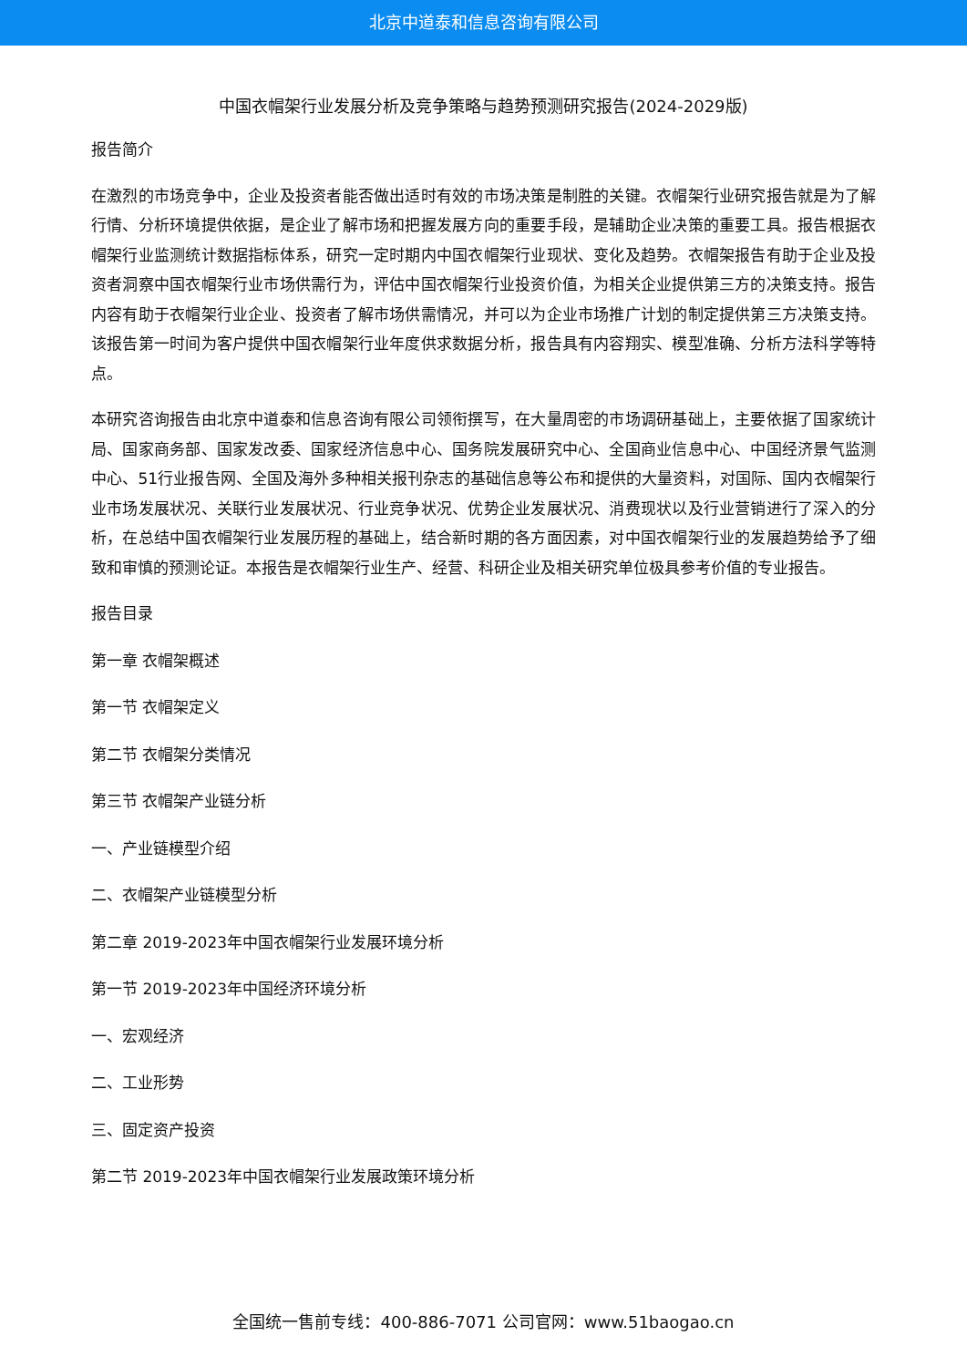北京中道泰和信息咨询有限公司
中国衣帽架行业发展分析及竞争策略与趋势预测研究报告(2024-2029版)
报告简介
在激烈的市场竞争中，企业及投资者能否做出适时有效的市场决策是制胜的关键。衣帽架行业研究报告就是为了解行情、分析环境提供依据，是企业了解市场和把握发展方向的重要手段，是辅助企业决策的重要工具。报告根据衣帽架行业监测统计数据指标体系，研究一定时期内中国衣帽架行业现状、变化及趋势。衣帽架报告有助于企业及投资者洞察中国衣帽架行业市场供需行为，评估中国衣帽架行业投资价值，为相关企业提供第三方的决策支持。报告内容有助于衣帽架行业企业、投资者了解市场供需情况，并可以为企业市场推广计划的制定提供第三方决策支持。该报告第一时间为客户提供中国衣帽架行业年度供求数据分析，报告具有内容翔实、模型准确、分析方法科学等特点。
本研究咨询报告由北京中道泰和信息咨询有限公司领衔撰写，在大量周密的市场调研基础上，主要依据了国家统计局、国家商务部、国家发改委、国家经济信息中心、国务院发展研究中心、全国商业信息中心、中国经济景气监测中心、51行业报告网、全国及海外多种相关报刊杂志的基础信息等公布和提供的大量资料，对国际、国内衣帽架行业市场发展状况、关联行业发展状况、行业竞争状况、优势企业发展状况、消费现状以及行业营销进行了深入的分析，在总结中国衣帽架行业发展历程的基础上，结合新时期的各方面因素，对中国衣帽架行业的发展趋势给予了细致和审慎的预测论证。本报告是衣帽架行业生产、经营、科研企业及相关研究单位极具参考价值的专业报告。
报告目录
第一章 衣帽架概述
第一节 衣帽架定义
第二节 衣帽架分类情况
第三节 衣帽架产业链分析
一、产业链模型介绍
二、衣帽架产业链模型分析
第二章 2019-2023年中国衣帽架行业发展环境分析
第一节 2019-2023年中国经济环境分析
一、宏观经济
二、工业形势
三、固定资产投资
第二节 2019-2023年中国衣帽架行业发展政策环境分析
全国统一售前专线：400-886-7071 公司官网：www.51baogao.cn